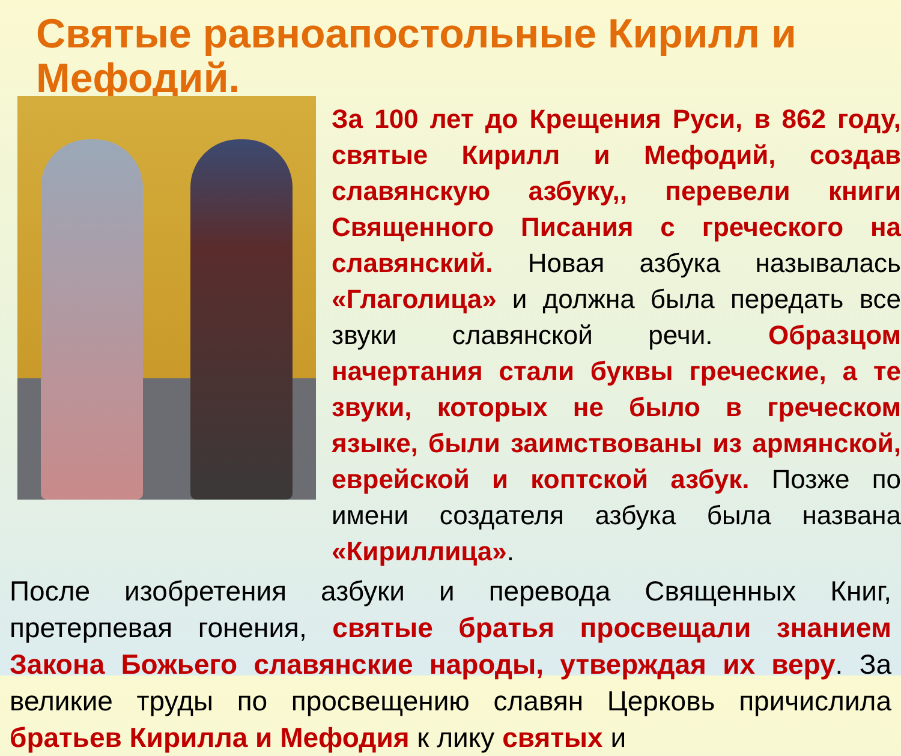Святые равноапостольные Кирилл и Мефодий.
За 100 лет до Крещения Руси, в 862 году, святые Кирилл и Мефодий, создав славянскую азбуку,, перевели книги Священного Писания с греческого на славянский. Новая азбука называлась «Глаголица» и должна была передать все звуки славянской речи. Образцом начертания стали буквы греческие, а те звуки, которых не было в греческом языке, были заимствованы из армянской, еврейской и коптской азбук. Позже по имени создателя азбука была названа «Кириллица».
После изобретения азбуки и перевода Священных Книг, претерпевая гонения, святые братья просвещали знанием Закона Божьего славянские народы, утверждая их веру. За великие труды по просвещению славян Церковь причислила братьев Кирилла и Мефодия к лику святых и